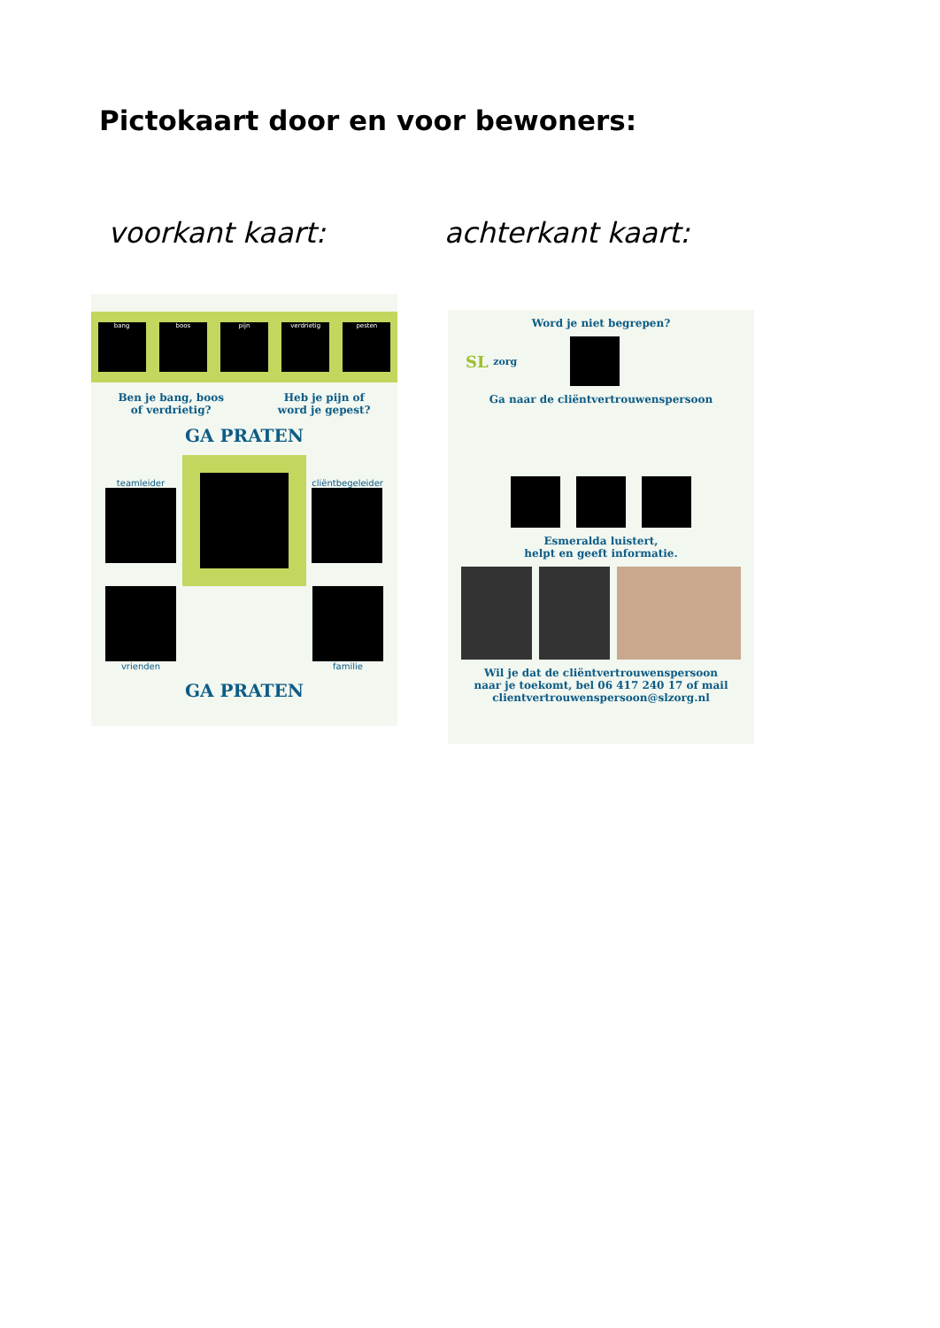Pictokaart door en voor bewoners:
voorkant kaart: achterkant kaart:
bang boos pijn verdrietig pesten
Ben je bang, boos
of verdrietig?
Heb je pijn of
word je gepest?
GA PRATEN
teamleider cliëntbegeleider
vrienden familie
GA PRATEN
Word je niet begrepen?
SL zorg
Ga naar de cliëntvertrouwenspersoon
Esmeralda luistert,
helpt en geeft informatie.
Wil je dat de cliëntvertrouwenspersoon
naar je toekomt, bel 06 417 240 17 of mail
clientvertrouwenspersoon@slzorg.nl